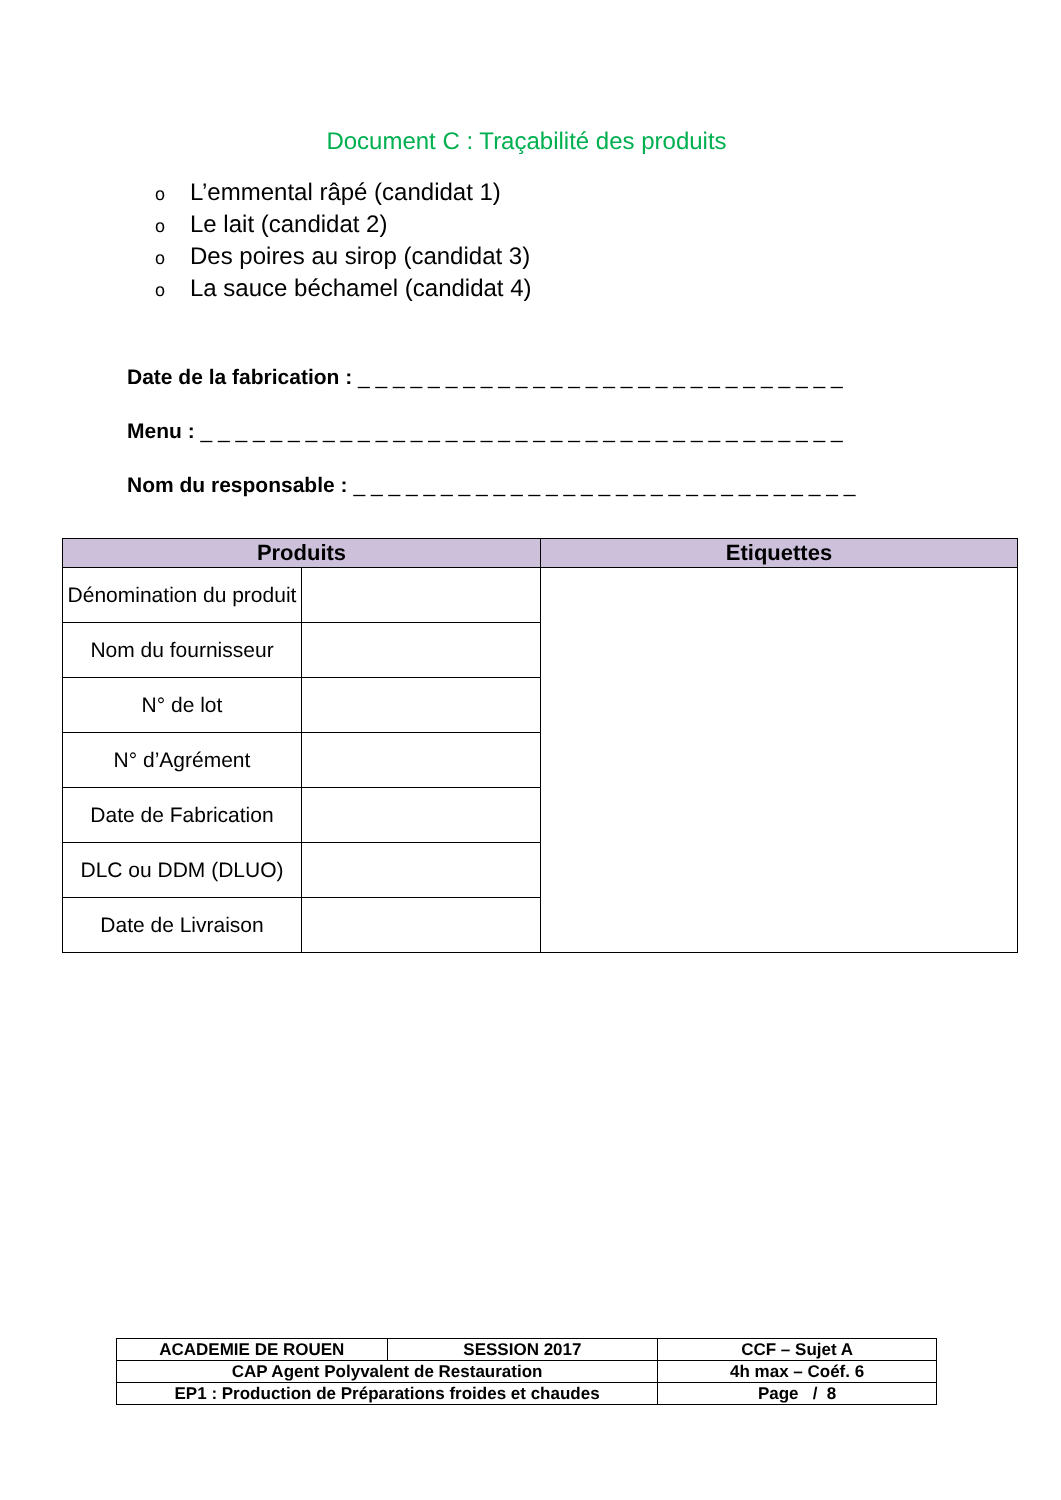Document C : Traçabilité des produits
o L’emmental râpé (candidat 1)
o Le lait (candidat 2)
o Des poires au sirop (candidat 3)
o La sauce béchamel (candidat 4)
Date de la fabrication : _ _ _ _ _ _ _ _ _ _ _ _ _ _ _ _ _ _ _ _ _ _ _ _ _ _ _ _
Menu : _ _ _ _ _ _ _ _ _ _ _ _ _ _ _ _ _ _ _ _ _ _ _ _ _ _ _ _ _ _ _ _ _ _ _ _ _
Nom du responsable : _ _ _ _ _ _ _ _ _ _ _ _ _ _ _ _ _ _ _ _ _ _ _ _ _ _ _ _ _
| Produits | | Etiquettes |
| --- | --- | --- |
| Dénomination du produit | | |
| Nom du fournisseur | | |
| N° de lot | | |
| N° d’Agrément | | |
| Date de Fabrication | | |
| DLC ou DDM (DLUO) | | |
| Date de Livraison | | |
| ACADEMIE DE ROUEN | SESSION 2017 | CCF – Sujet A |
| CAP Agent Polyvalent de Restauration | | 4h max – Coéf. 6 |
| EP1 : Production de Préparations froides et chaudes | | Page / 8 |